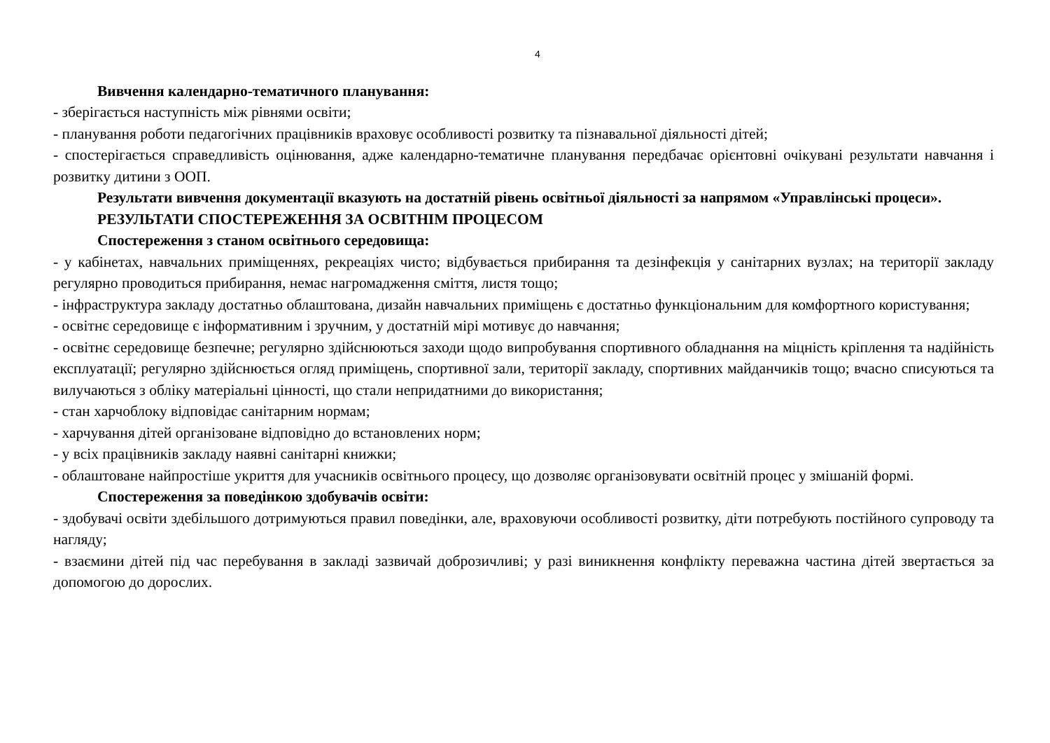4
Вивчення календарно-тематичного планування:
- зберігається наступність між рівнями освіти;
- планування роботи педагогічних працівників враховує особливості розвитку та пізнавальної діяльності дітей;
- спостерігається справедливість оцінювання, адже календарно-тематичне планування передбачає орієнтовні очікувані результати навчання і розвитку дитини з ООП.
Результати вивчення документації вказують на достатній рівень освітньої діяльності за напрямом «Управлінські процеси».
РЕЗУЛЬТАТИ СПОСТЕРЕЖЕННЯ ЗА ОСВІТНІМ ПРОЦЕСОМ
Спостереження з станом освітнього середовища:
- у кабінетах, навчальних приміщеннях, рекреаціях чисто; відбувається прибирання та дезінфекція у санітарних вузлах; на території закладу регулярно проводиться прибирання, немає нагромадження сміття, листя тощо;
- інфраструктура закладу достатньо облаштована, дизайн навчальних приміщень є достатньо функціональним для комфортного користування;
- освітнє середовище є інформативним і зручним, у достатній мірі мотивує до навчання;
- освітнє середовище безпечне; регулярно здійснюються заходи щодо випробування спортивного обладнання на міцність кріплення та надійність експлуатації; регулярно здійснюється огляд приміщень, спортивної зали, території закладу, спортивних майданчиків тощо; вчасно списуються та вилучаються з обліку матеріальні цінності, що стали непридатними до використання;
- стан харчоблоку відповідає санітарним нормам;
- харчування дітей організоване відповідно до встановлених норм;
- у всіх працівників закладу наявні санітарні книжки;
- облаштоване найпростіше укриття для учасників освітнього процесу, що дозволяє організовувати освітній процес у змішаній формі.
Спостереження за поведінкою здобувачів освіти:
- здобувачі освіти здебільшого дотримуються правил поведінки, але, враховуючи особливості розвитку, діти потребують постійного супроводу та нагляду;
- взаємини дітей під час перебування в закладі зазвичай доброзичливі; у разі виникнення конфлікту переважна частина дітей звертається за допомогою до дорослих.